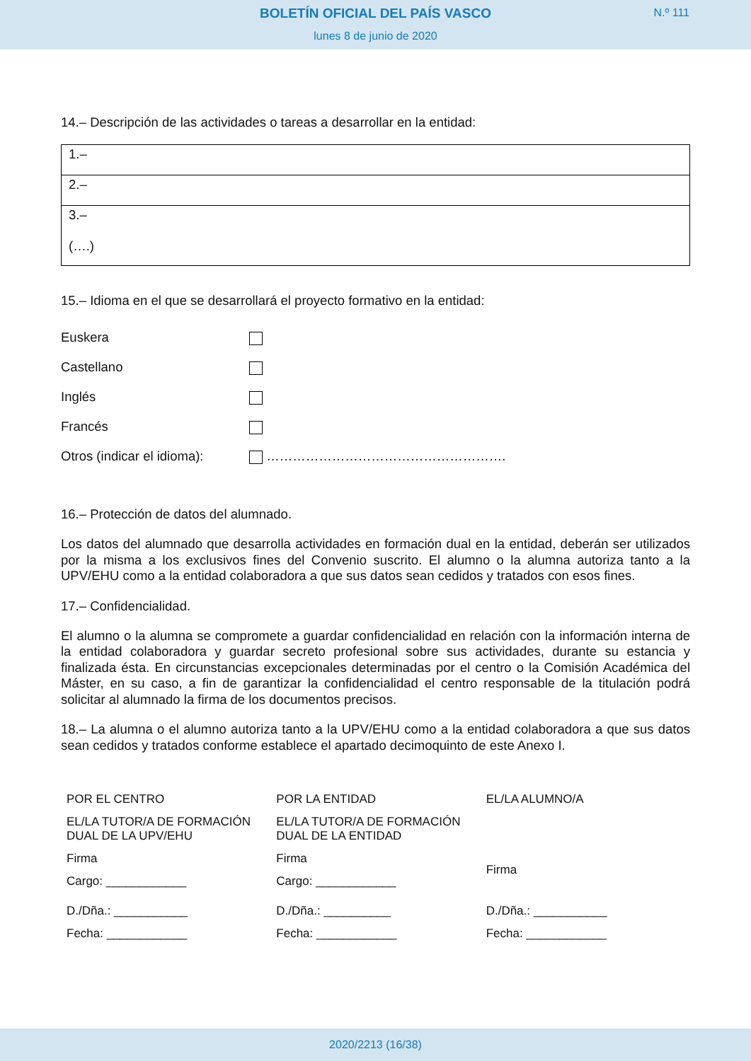BOLETÍN OFICIAL DEL PAÍS VASCO
N.º 111
lunes 8 de junio de 2020
14.– Descripción de las actividades o tareas a desarrollar en la entidad:
| 1.– |
| 2.– |
| 3.– (….) |
15.– Idioma en el que se desarrollará el proyecto formativo en la entidad:
| Euskera | |
| Castellano | |
| Inglés | |
| Francés | |
| Otros (indicar el idioma): | ………………………………………………. |
16.– Protección de datos del alumnado.
Los datos del alumnado que desarrolla actividades en formación dual en la entidad, deberán ser utilizados por la misma a los exclusivos fines del Convenio suscrito. El alumno o la alumna autoriza tanto a la UPV/EHU como a la entidad colaboradora a que sus datos sean cedidos y tratados con esos fines.
17.– Confidencialidad.
El alumno o la alumna se compromete a guardar confidencialidad en relación con la información interna de la entidad colaboradora y guardar secreto profesional sobre sus actividades, durante su estancia y finalizada ésta. En circunstancias excepcionales determinadas por el centro o la Comisión Académica del Máster, en su caso, a fin de garantizar la confidencialidad el centro responsable de la titulación podrá solicitar al alumnado la firma de los documentos precisos.
18.– La alumna o el alumno autoriza tanto a la UPV/EHU como a la entidad colaboradora a que sus datos sean cedidos y tratados conforme establece el apartado decimoquinto de este Anexo I.
| POR EL CENTRO | POR LA ENTIDAD | EL/LA ALUMNO/A |
| EL/LA TUTOR/A DE FORMACIÓN DUAL DE LA UPV/EHU | EL/LA TUTOR/A DE FORMACIÓN DUAL DE LA ENTIDAD | |
| Firma | Firma | Firma |
| Cargo: ____________ | Cargo: ____________ | |
| D./Dña.: ___________ | D./Dña.: __________ | D./Dña.: ___________ |
| Fecha: ____________ | Fecha: ____________ | Fecha: ____________ |
2020/2213 (16/38)